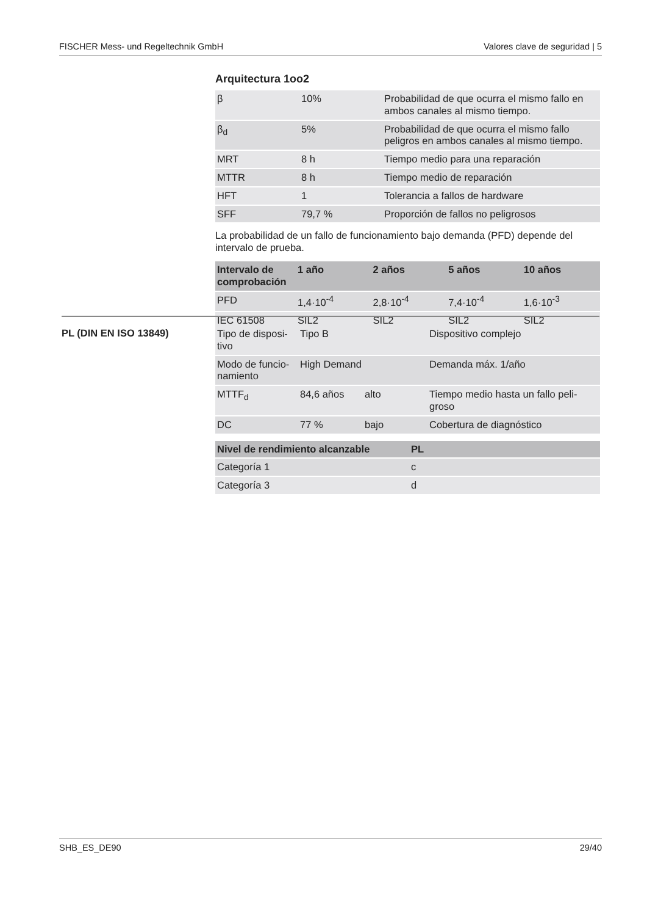FISCHER Mess- und Regeltechnik GmbH Valores clave de seguridad | 5
Arquitectura 1oo2
| β | 10% | Probabilidad de que ocurra el mismo fallo en ambos canales al mismo tiempo. |
| β<sub>d</sub> | 5% | Probabilidad de que ocurra el mismo fallo peligros en ambos canales al mismo tiempo. |
| MRT | 8 h | Tiempo medio para una reparación |
| MTTR | 8 h | Tiempo medio de reparación |
| HFT | 1 | Tolerancia a fallos de hardware |
| SFF | 79,7 % | Proporción de fallos no peligrosos |
La probabilidad de un fallo de funcionamiento bajo demanda (PFD) depende del intervalo de prueba.
| Intervalo de comprobación | 1 año | 2 años | 5 años | 10 años |
| --- | --- | --- | --- | --- |
| PFD | 1,4·10<sup>-4</sup> | 2,8·10<sup>-4</sup> | 7,4·10<sup>-4</sup> | 1,6·10<sup>-3</sup> |
| IEC 61508 | SIL2 | SIL2 | SIL2 | SIL2 |
PL (DIN EN ISO 13849)
| Tipo de disposi-tivo | Tipo B | | Dispositivo complejo |
| Modo de funcio-namiento | High Demand | | Demanda máx. 1/año |
| MTTF<sub>d</sub> | 84,6 años | alto | Tiempo medio hasta un fallo peli-groso |
| DC | 77 % | bajo | Cobertura de diagnóstico |
| Nivel de rendimiento alcanzable | PL |
| --- | --- |
| Categoría 1 | c |
| Categoría 3 | d |
SHB_ES_DE90 29/40